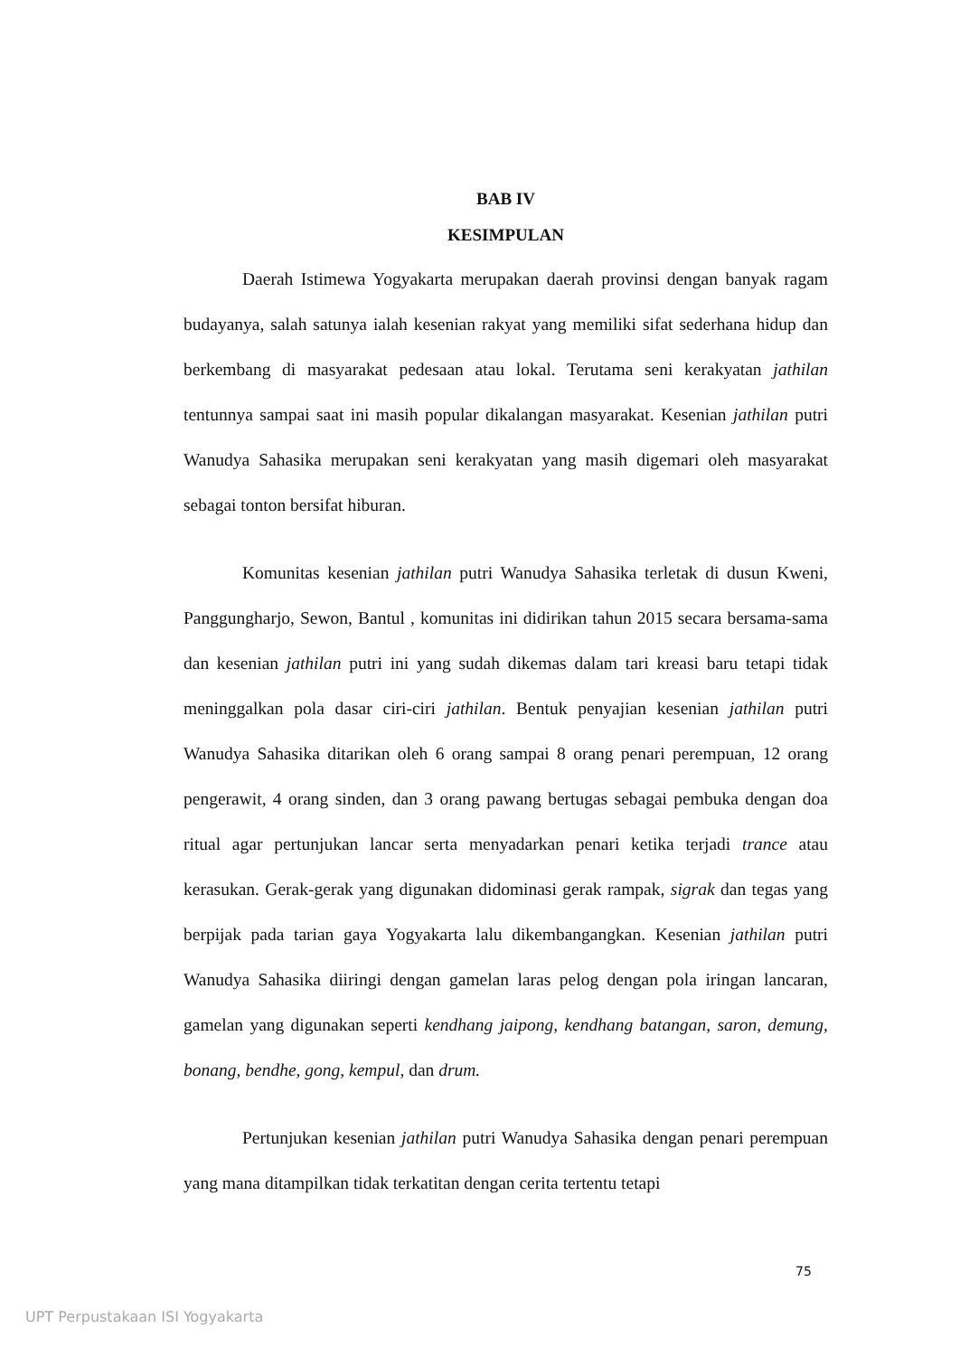BAB IV
KESIMPULAN
Daerah Istimewa Yogyakarta merupakan daerah provinsi dengan banyak ragam budayanya, salah satunya ialah kesenian rakyat yang memiliki sifat sederhana hidup dan berkembang di masyarakat pedesaan atau lokal. Terutama seni kerakyatan jathilan tentunnya sampai saat ini masih popular dikalangan masyarakat. Kesenian jathilan putri Wanudya Sahasika merupakan seni kerakyatan yang masih digemari oleh masyarakat sebagai tonton bersifat hiburan.
Komunitas kesenian jathilan putri Wanudya Sahasika terletak di dusun Kweni, Panggungharjo, Sewon, Bantul , komunitas ini didirikan tahun 2015 secara bersama-sama dan kesenian jathilan putri ini yang sudah dikemas dalam tari kreasi baru tetapi tidak meninggalkan pola dasar ciri-ciri jathilan. Bentuk penyajian kesenian jathilan putri Wanudya Sahasika ditarikan oleh 6 orang sampai 8 orang penari perempuan, 12 orang pengerawit, 4 orang sinden, dan 3 orang pawang bertugas sebagai pembuka dengan doa ritual agar pertunjukan lancar serta menyadarkan penari ketika terjadi trance atau kerasukan. Gerak-gerak yang digunakan didominasi gerak rampak, sigrak dan tegas yang berpijak pada tarian gaya Yogyakarta lalu dikembangangkan. Kesenian jathilan putri Wanudya Sahasika diiringi dengan gamelan laras pelog dengan pola iringan lancaran, gamelan yang digunakan seperti kendhang jaipong, kendhang batangan, saron, demung, bonang, bendhe, gong, kempul, dan drum.
Pertunjukan kesenian jathilan putri Wanudya Sahasika dengan penari perempuan yang mana ditampilkan tidak terkatitan dengan cerita tertentu tetapi
75
UPT Perpustakaan ISI Yogyakarta